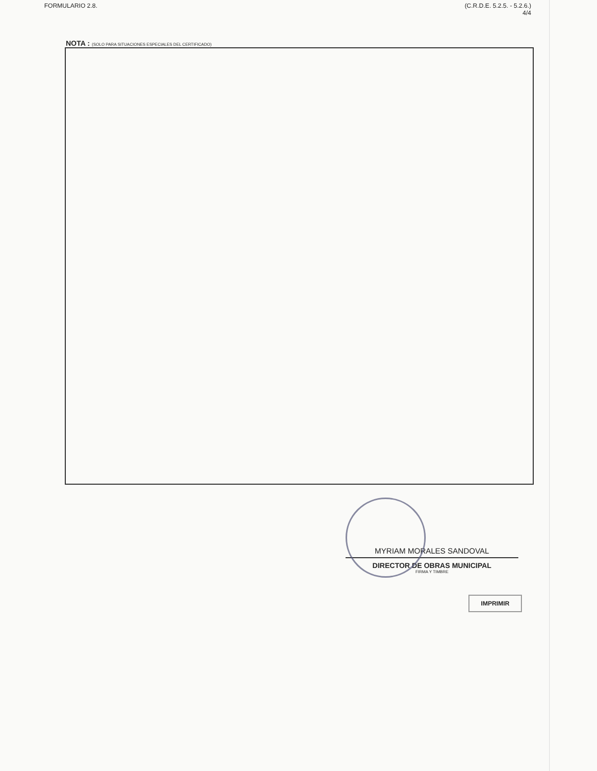FORMULARIO 2.8. (C.R.D.E. 5.2.5. - 5.2.6.)
4/4
NOTA : (SOLO PARA SITUACIONES ESPECIALES DEL CERTIFICADO)
MYRIAM MORALES SANDOVAL
DIRECTOR DE OBRAS MUNICIPAL
FIRMA Y TIMBRE
IMPRIMIR